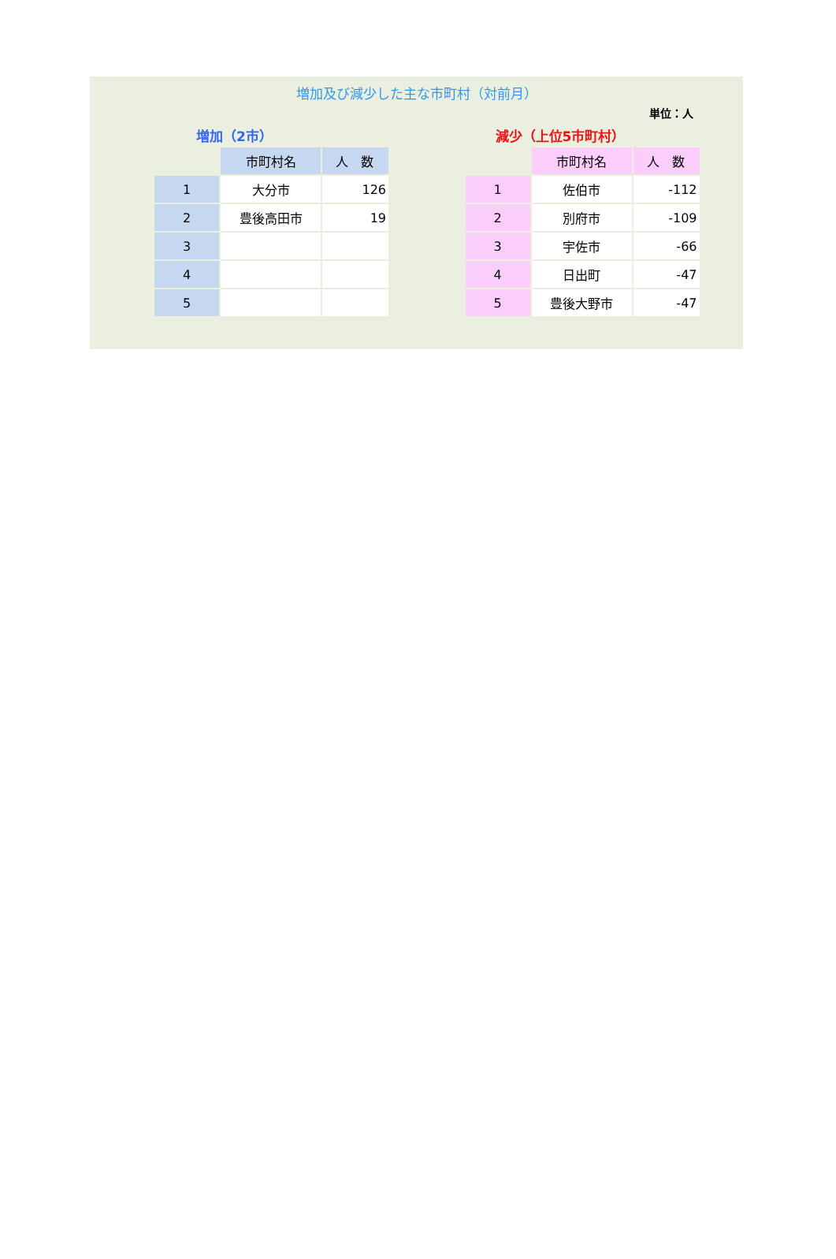増加及び減少した主な市町村（対前月）
単位：人
増加（2市）
| | 市町村名 | 人 数 |
| 1 | 大分市 | 126 |
| 2 | 豊後高田市 | 19 |
| 3 | | |
| 4 | | |
| 5 | | |
減少（上位5市町村）
| | 市町村名 | 人 数 |
| 1 | 佐伯市 | -112 |
| 2 | 別府市 | -109 |
| 3 | 宇佐市 | -66 |
| 4 | 日出町 | -47 |
| 5 | 豊後大野市 | -47 |